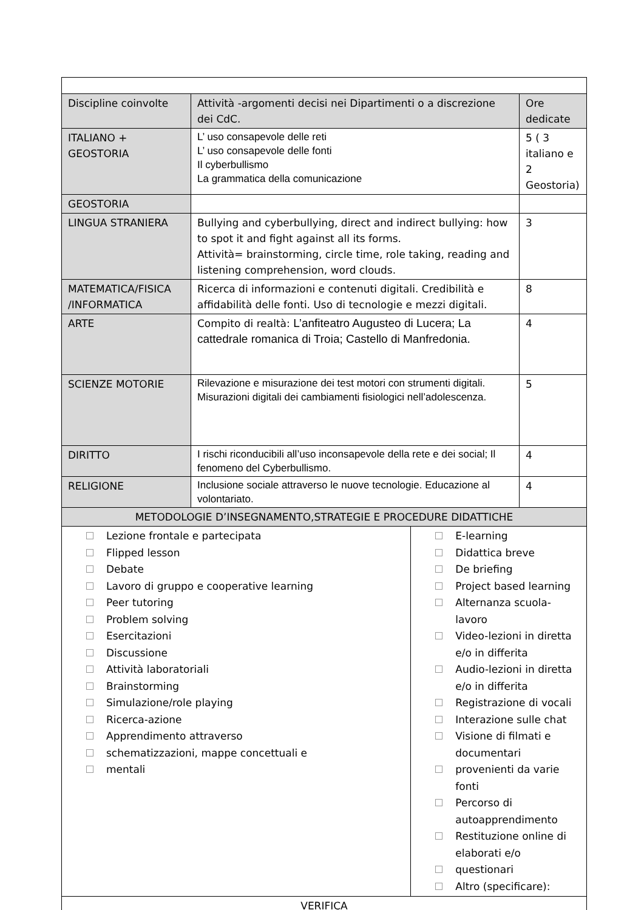| Discipline coinvolte | Attività -argomenti decisi nei Dipartimenti o a discrezione dei CdC. | | Ore dedicate |
| ITALIANO + GEOSTORIA | L’ uso consapevole delle reti L’ uso consapevole delle fonti Il cyberbullismo La grammatica della comunicazione | | 5 ( 3 italiano e 2 Geostoria) |
| GEOSTORIA | | | |
| LINGUA STRANIERA | Bullying and cyberbullying, direct and indirect bullying: how to spot it and fight against all its forms. Attività= brainstorming, circle time, role taking, reading and listening comprehension, word clouds. | | 3 |
| MATEMATICA/FISICA /INFORMATICA | Ricerca di informazioni e contenuti digitali. Credibilità e affidabilità delle fonti. Uso di tecnologie e mezzi digitali. | | 8 |
| ARTE | Compito di realtà: L’anfiteatro Augusteo di Lucera; La cattedrale romanica di Troia; Castello di Manfredonia. | | 4 |
| SCIENZE MOTORIE | Rilevazione e misurazione dei test motori con strumenti digitali. Misurazioni digitali dei cambiamenti fisiologici nell’adolescenza. | | 5 |
| DIRITTO | I rischi riconducibili all’uso inconsapevole della rete e dei social; Il fenomeno del Cyberbullismo. | | 4 |
| RELIGIONE | Inclusione sociale attraverso le nuove tecnologie. Educazione al volontariato. | | 4 |
| METODOLOGIE D’INSEGNAMENTO,STRATEGIE E PROCEDURE DIDATTICHE | | | |
| Lezione frontale e partecipata Flipped lesson Debate Lavoro di gruppo e cooperative learning Peer tutoring Problem solving Esercitazioni Discussione Attività laboratoriali Brainstorming Simulazione/role playing Ricerca-azione Apprendimento attraverso schematizzazioni, mappe concettuali e mentali | | E-learning Didattica breve De briefing Project based learning Alternanza scuola-lavoro Video-lezioni in diretta e/o in differita Audio-lezioni in diretta e/o in differita Registrazione di vocali Interazione sulle chat Visione di filmati e documentari provenienti da varie fonti Percorso di autoapprendimento Restituzione online di elaborati e/o questionari Altro (specificare): | |
| VERIFICA | | | |